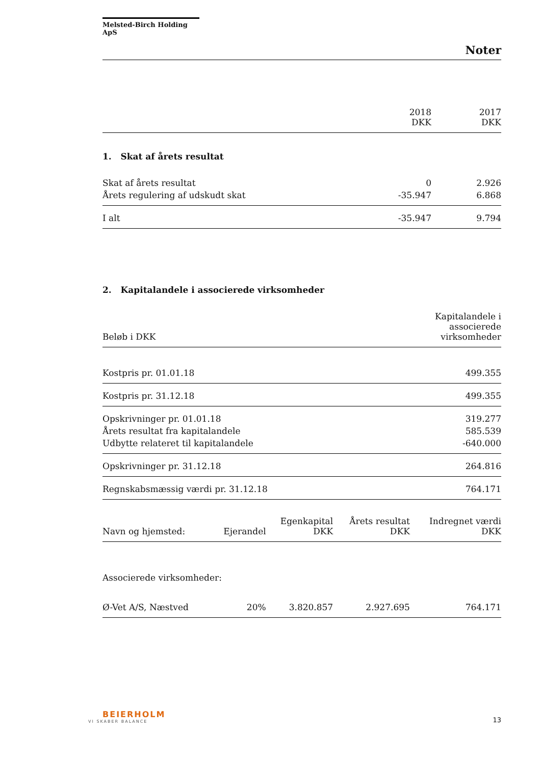Melsted-Birch Holding ApS
Noter
| | 2018 DKK | 2017 DKK |
1. Skat af årets resultat
| Skat af årets resultat | 0 | 2.926 |
| Årets regulering af udskudt skat | -35.947 | 6.868 |
| I alt | -35.947 | 9.794 |
2. Kapitalandele i associerede virksomheder
| Beløb i DKK | Kapitalandele i associerede virksomheder |
| Kostpris pr. 01.01.18 | 499.355 |
| Kostpris pr. 31.12.18 | 499.355 |
| Opskrivninger pr. 01.01.18 | 319.277 |
| Årets resultat fra kapitalandele | 585.539 |
| Udbytte relateret til kapitalandele | -640.000 |
| Opskrivninger pr. 31.12.18 | 264.816 |
| Regnskabsmæssig værdi pr. 31.12.18 | 764.171 |
| Navn og hjemsted: | Ejerandel | Egenkapital DKK | Årets resultat DKK | Indregnet værdi DKK |
| --- | --- | --- | --- | --- |
| Associerede virksomheder: | | | | |
| Ø-Vet A/S, Næstved | 20% | 3.820.857 | 2.927.695 | 764.171 |
BEIERHOLM
VI SKABER BALANCE
13